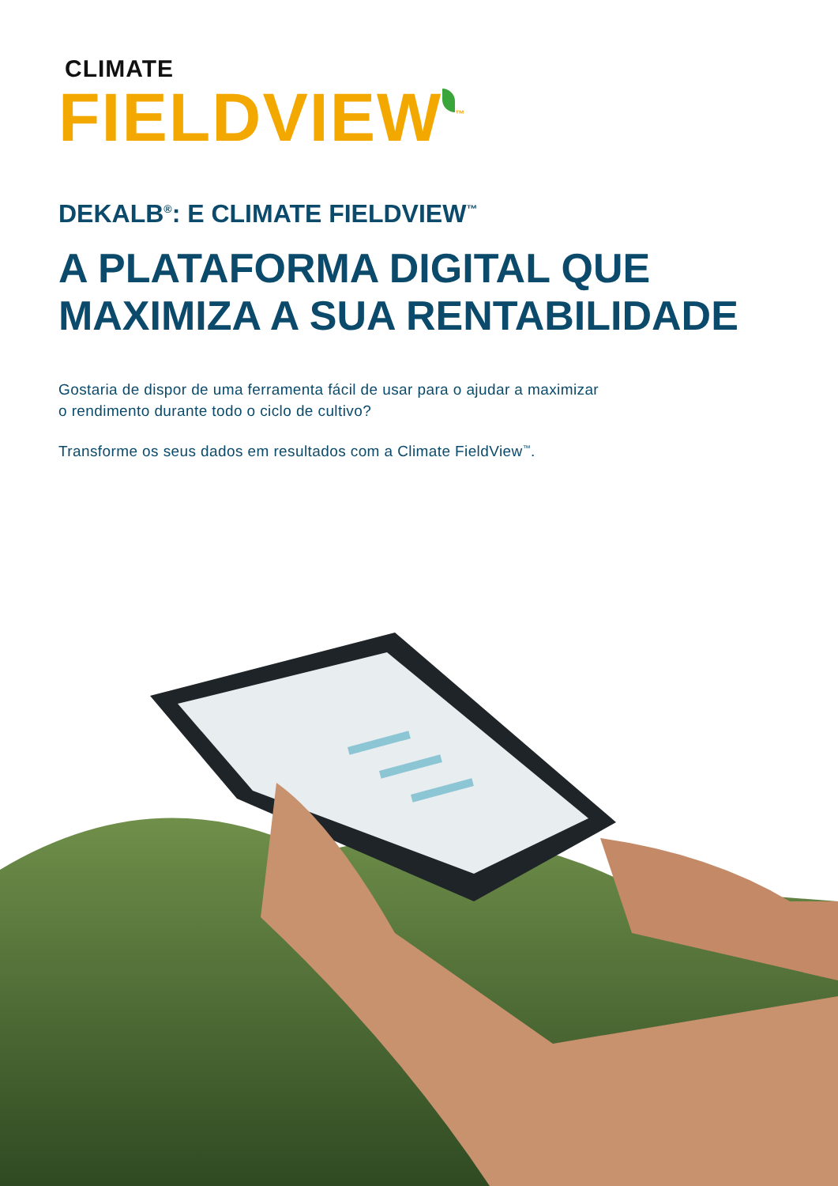CLIMATE
FIELDVIEW<sup>™</sup>
DEKALB<sup>®</sup>: E CLIMATE FIELDVIEW<sup>™</sup>
A PLATAFORMA DIGITAL QUE
MAXIMIZA A SUA RENTABILIDADE
Gostaria de dispor de uma ferramenta fácil de usar para o ajudar a maximizar
o rendimento durante todo o ciclo de cultivo?
Transforme os seus dados em resultados com a Climate FieldView<sup>™</sup>.